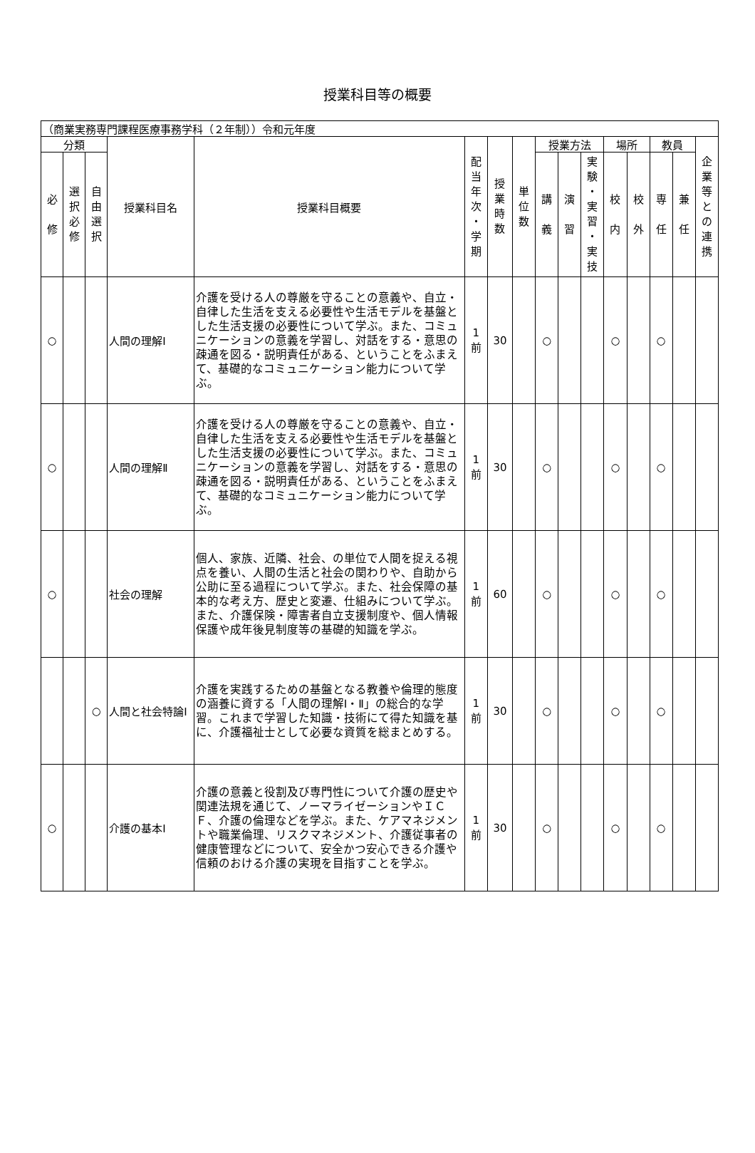授業科目等の概要
| （商業実務専門課程医療事務学科（２年制））令和元年度 | | | | | | | | | | | | | | | |
| 分類 | | | 授業科目名 | 授業科目概要 | 配 当 年 次 ・ 学 期 | 授 業 時 数 | 単 位 数 | 授業方法 | | | 場所 | | 教員 | | 企 業 等 と の 連 携 |
| 必 修 | 選 択 必 修 | 自 由 選 択 | | | | | | 講 義 | 演 習 | 実 験 ・ 実 習 ・ 実 技 | 校 内 | 校 外 | 専 任 | 兼 任 | |
| ○ | | | 人間の理解Ⅰ | 介護を受ける人の尊厳を守ることの意義や、自立・自律した生活を支える必要性や生活モデルを基盤とした生活支援の必要性について学ぶ。また、コミュニケーションの意義を学習し、対話をする・意思の疎通を図る・説明責任がある、ということをふまえて、基礎的なコミュニケーション能力について学ぶ。 | 1 前 | 30 | | ○ | | | ○ | | ○ | | |
| ○ | | | 人間の理解Ⅱ | 介護を受ける人の尊厳を守ることの意義や、自立・自律した生活を支える必要性や生活モデルを基盤とした生活支援の必要性について学ぶ。また、コミュニケーションの意義を学習し、対話をする・意思の疎通を図る・説明責任がある、ということをふまえて、基礎的なコミュニケーション能力について学ぶ。 | 1 前 | 30 | | ○ | | | ○ | | ○ | | |
| ○ | | | 社会の理解 | 個人、家族、近隣、社会、の単位で人間を捉える視点を養い、人間の生活と社会の関わりや、自助から公助に至る過程について学ぶ。また、社会保障の基本的な考え方、歴史と変遷、仕組みについて学ぶ。また、介護保険・障害者自立支援制度や、個人情報保護や成年後見制度等の基礎的知識を学ぶ。 | 1 前 | 60 | | ○ | | | ○ | | ○ | | |
| | | ○ | 人間と社会特論Ⅰ | 介護を実践するための基盤となる教養や倫理的態度の涵養に資する「人間の理解Ⅰ・Ⅱ」の総合的な学習。これまで学習した知識・技術にて得た知識を基に、介護福祉士として必要な資質を総まとめする。 | 1 前 | 30 | | ○ | | | ○ | | ○ | | |
| ○ | | | 介護の基本Ⅰ | 介護の意義と役割及び専門性について介護の歴史や関連法規を通じて、ノーマライゼーションやＩＣＦ、介護の倫理などを学ぶ。また、ケアマネジメントや職業倫理、リスクマネジメント、介護従事者の健康管理などについて、安全かつ安心できる介護や信頼のおける介護の実現を目指すことを学ぶ。 | 1 前 | 30 | | ○ | | | ○ | | ○ | | |